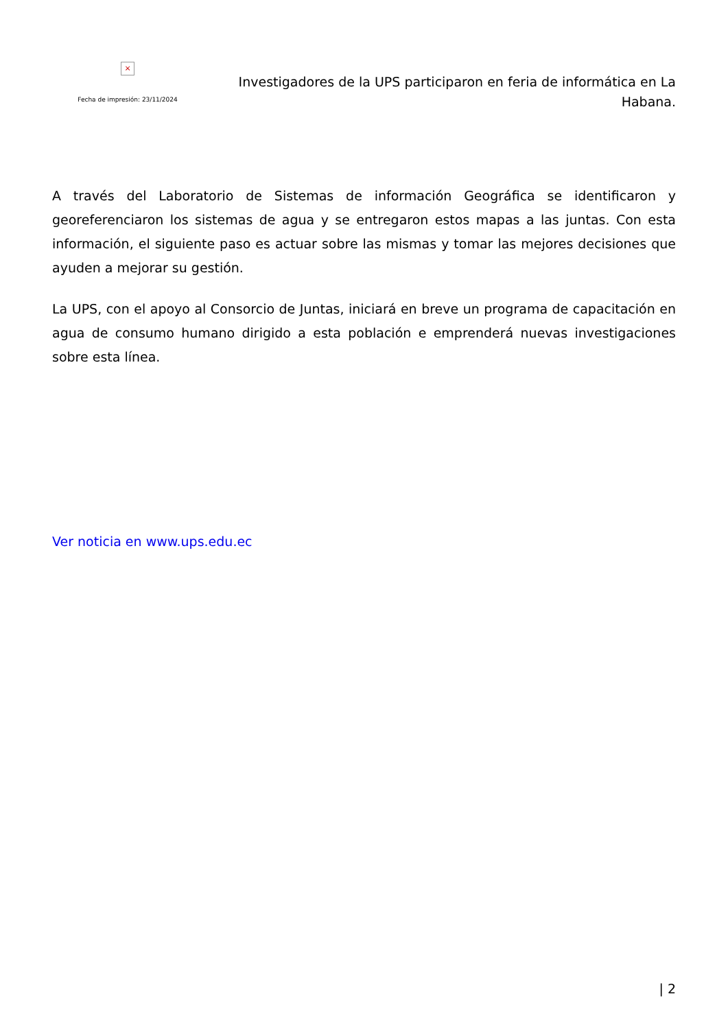×
Fecha de impresión: 23/11/2024
Investigadores de la UPS participaron en feria de informática en La Habana.
A través del Laboratorio de Sistemas de información Geográfica se identificaron y georeferenciaron los sistemas de agua y se entregaron estos mapas a las juntas. Con esta información, el siguiente paso es actuar sobre las mismas y tomar las mejores decisiones que ayuden a mejorar su gestión.
La UPS, con el apoyo al Consorcio de Juntas, iniciará en breve un programa de capacitación en agua de consumo humano dirigido a esta población e emprenderá nuevas investigaciones sobre esta línea.
Ver noticia en www.ups.edu.ec
| 2